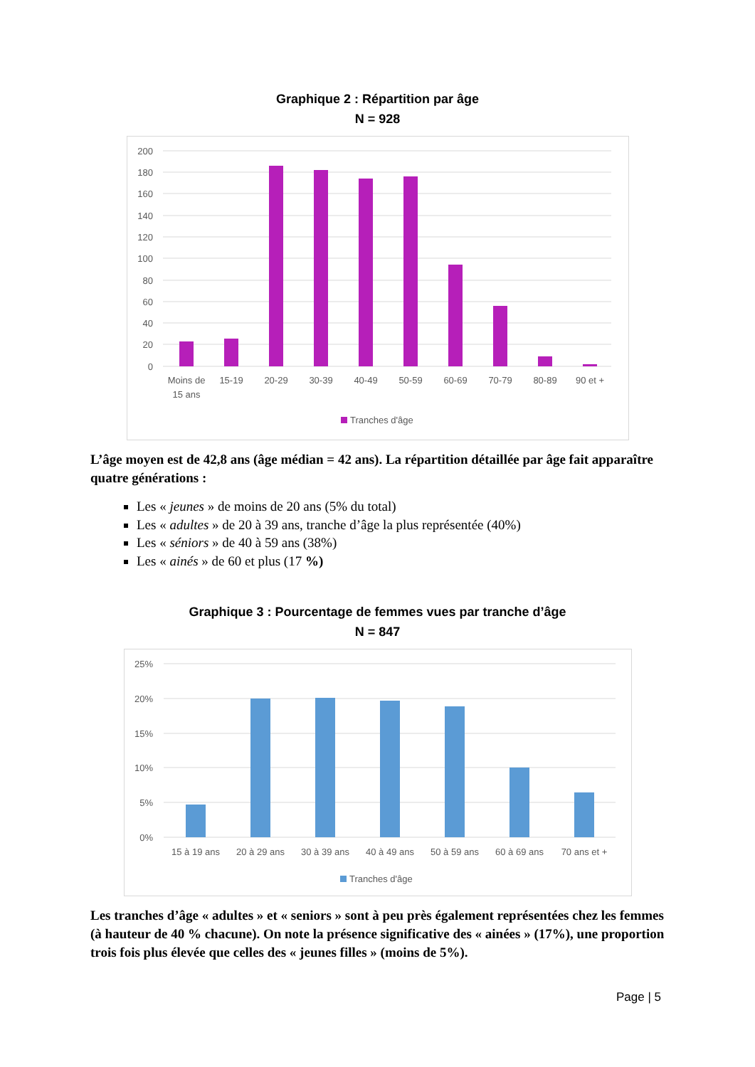Graphique 2 : Répartition par âge
N = 928
200
180
160
140
120
100
80
60
40
20
0
Moins de
15 ans
15-19
20-29
30-39
40-49
50-59
60-69
70-79
80-89
90 et +
Tranches d'âge
L’âge moyen est de 42,8 ans (âge médian = 42 ans). La répartition détaillée par âge fait apparaître quatre générations :
Les « jeunes » de moins de 20 ans (5% du total)
Les « adultes » de 20 à 39 ans, tranche d’âge la plus représentée (40%)
Les « séniors » de 40 à 59 ans (38%)
Les « ainés » de 60 et plus (17 %)
Graphique 3 : Pourcentage de femmes vues par tranche d’âge
N = 847
25%
20%
15%
10%
5%
0%
15 à 19 ans
20 à 29 ans
30 à 39 ans
40 à 49 ans
50 à 59 ans
60 à 69 ans
70 ans et +
Tranches d'âge
Les tranches d’âge « adultes » et « seniors » sont à peu près également représentées chez les femmes (à hauteur de 40 % chacune). On note la présence significative des « ainées » (17%), une proportion trois fois plus élevée que celles des « jeunes filles » (moins de 5%).
Page | 5